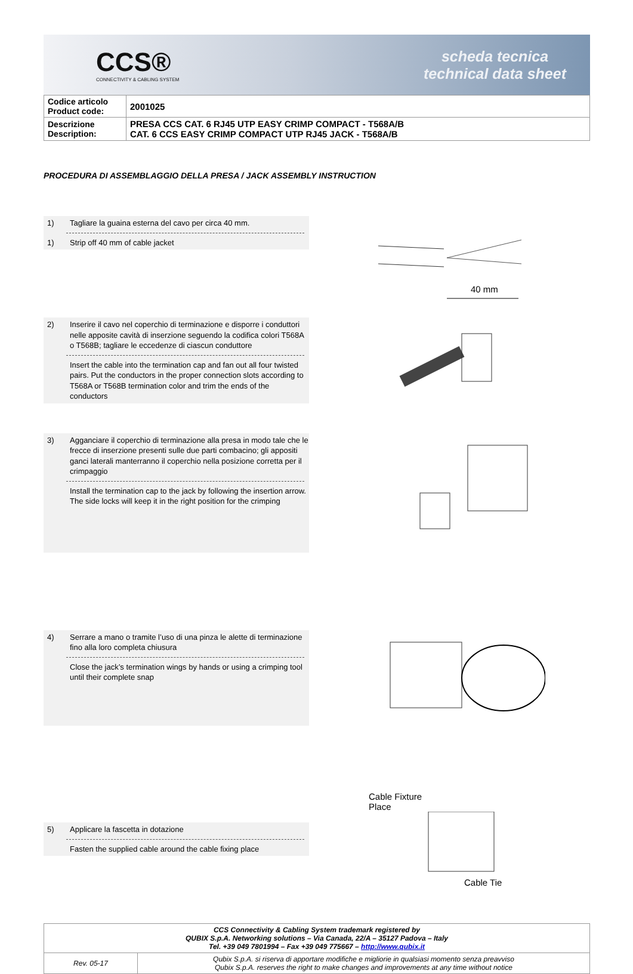CCS®
CONNECTIVITY & CABLING SYSTEM
scheda tecnica
technical data sheet
| Codice articolo Product code: | 2001025 |
| Descrizione Description: | PRESA CCS CAT. 6 RJ45 UTP EASY CRIMP COMPACT - T568A/B CAT. 6 CCS EASY CRIMP COMPACT UTP RJ45 JACK - T568A/B |
PROCEDURA DI ASSEMBLAGGIO DELLA PRESA / JACK ASSEMBLY INSTRUCTION
1) Tagliare la guaina esterna del cavo per circa 40 mm.
1) Strip off 40 mm of cable jacket
40 mm
2) Inserire il cavo nel coperchio di terminazione e disporre i conduttori nelle apposite cavità di inserzione seguendo la codifica colori T568A o T568B; tagliare le eccedenze di ciascun conduttore
Insert the cable into the termination cap and fan out all four twisted pairs. Put the conductors in the proper connection slots according to T568A or T568B termination color and trim the ends of the conductors
3) Agganciare il coperchio di terminazione alla presa in modo tale che le frecce di inserzione presenti sulle due parti combacino; gli appositi ganci laterali manterranno il coperchio nella posizione corretta per il crimpaggio
Install the termination cap to the jack by following the insertion arrow. The side locks will keep it in the right position for the crimping
4) Serrare a mano o tramite l’uso di una pinza le alette di terminazione fino alla loro completa chiusura
Close the jack’s termination wings by hands or using a crimping tool until their complete snap
5) Applicare la fascetta in dotazione
Fasten the supplied cable around the cable fixing place
Cable Fixture
Place
Cable Tie
| CCS Connectivity & Cabling System trademark registered by QUBIX S.p.A. Networking solutions – Via Canada, 22/A – 35127 Padova – Italy Tel. +39 049 7801994 – Fax +39 049 775667 – http://www.qubix.it | |
| Rev. 05-17 | Qubix S.p.A. si riserva di apportare modifiche e migliorie in qualsiasi momento senza preavviso Qubix S.p.A. reserves the right to make changes and improvements at any time without notice |